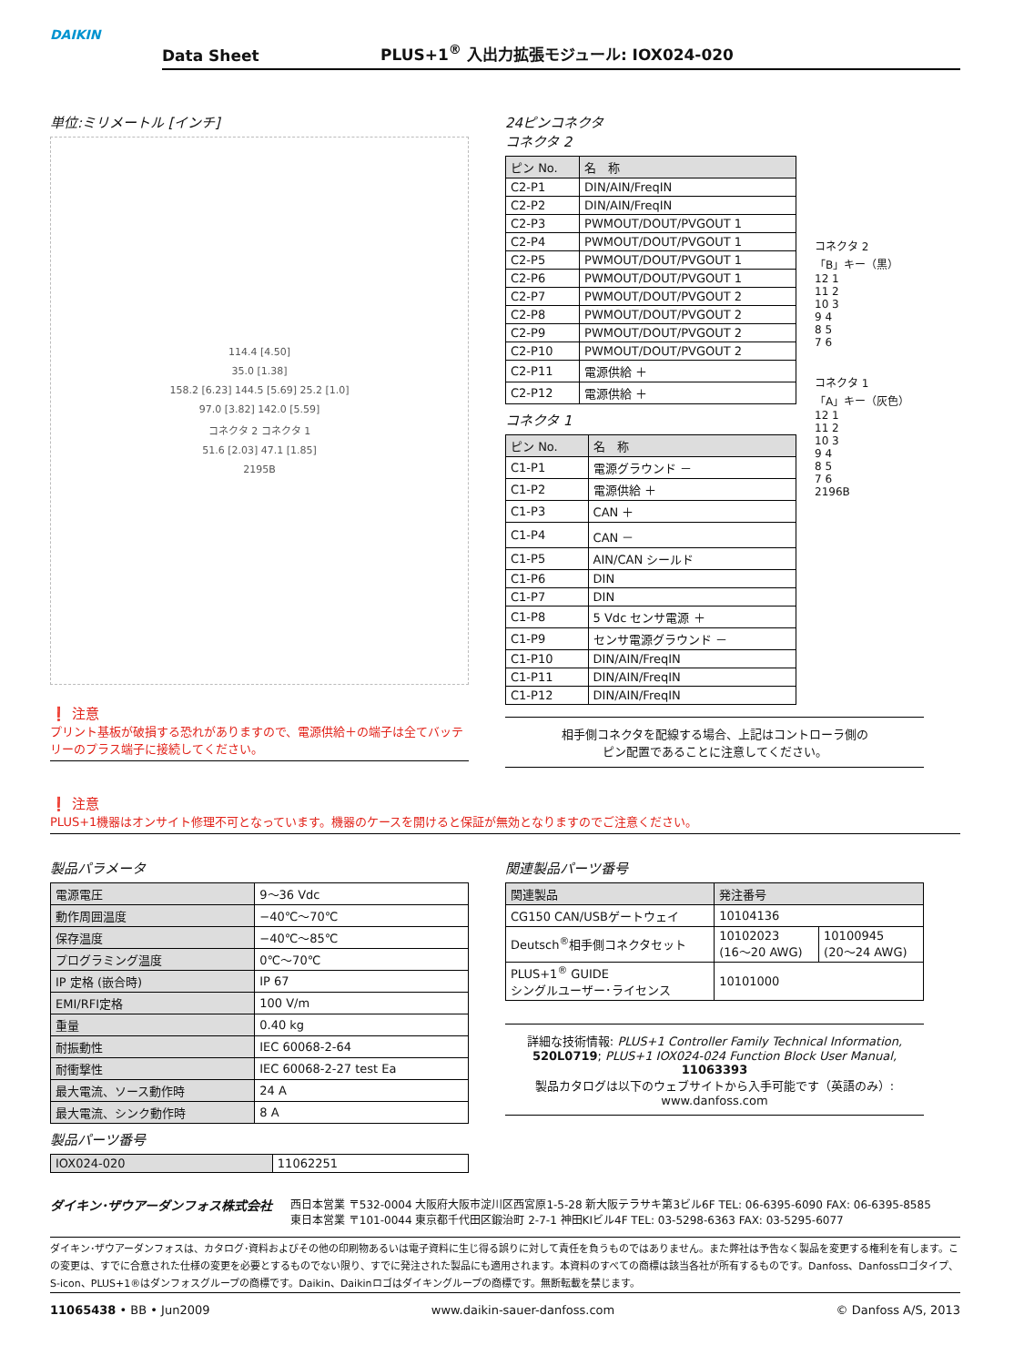DAIKIN
Data Sheet PLUS+1<sup>®</sup> 入出力拡張モジュール: IOX024-020
単位:ミリメートル [インチ]
114.4 [4.50]
35.0 [1.38]
158.2 [6.23] 144.5 [5.69] 25.2 [1.0]
97.0 [3.82] 142.0 [5.59]
コネクタ 2 コネクタ 1
51.6 [2.03] 47.1 [1.85]
2195B
❗ 注意
プリント基板が破損する恐れがありますので、電源供給＋の端子は全てバッテリーのプラス端子に接続してください。
24ピンコネクタ
コネクタ 2
| ピン No. | 名 称 |
| --- | --- |
| C2-P1 | DIN/AIN/FreqIN |
| C2-P2 | DIN/AIN/FreqIN |
| C2-P3 | PWMOUT/DOUT/PVGOUT 1 |
| C2-P4 | PWMOUT/DOUT/PVGOUT 1 |
| C2-P5 | PWMOUT/DOUT/PVGOUT 1 |
| C2-P6 | PWMOUT/DOUT/PVGOUT 1 |
| C2-P7 | PWMOUT/DOUT/PVGOUT 2 |
| C2-P8 | PWMOUT/DOUT/PVGOUT 2 |
| C2-P9 | PWMOUT/DOUT/PVGOUT 2 |
| C2-P10 | PWMOUT/DOUT/PVGOUT 2 |
| C2-P11 | 電源供給 ＋ |
| C2-P12 | 電源供給 ＋ |
コネクタ 1
| ピン No. | 名 称 |
| --- | --- |
| C1-P1 | 電源グラウンド － |
| C1-P2 | 電源供給 ＋ |
| C1-P3 | CAN ＋ |
| C1-P4 | CAN － |
| C1-P5 | AIN/CAN シールド |
| C1-P6 | DIN |
| C1-P7 | DIN |
| C1-P8 | 5 Vdc センサ電源 ＋ |
| C1-P9 | センサ電源グラウンド － |
| C1-P10 | DIN/AIN/FreqIN |
| C1-P11 | DIN/AIN/FreqIN |
| C1-P12 | DIN/AIN/FreqIN |
コネクタ 2
「B」キー（黒）
12 1
11 2
10 3
9 4
8 5
7 6
コネクタ 1
「A」キー（灰色）
12 1
11 2
10 3
9 4
8 5
7 6
2196B
相手側コネクタを配線する場合、上記はコントローラ側の
ピン配置であることに注意してください。
❗ 注意
PLUS+1機器はオンサイト修理不可となっています。機器のケースを開けると保証が無効となりますのでご注意ください。
製品パラメータ
| 電源電圧 | 9～36 Vdc |
| 動作周囲温度 | −40℃～70℃ |
| 保存温度 | −40℃～85℃ |
| プログラミング温度 | 0℃～70℃ |
| IP 定格 (嵌合時) | IP 67 |
| EMI/RFI定格 | 100 V/m |
| 重量 | 0.40 kg |
| 耐振動性 | IEC 60068-2-64 |
| 耐衝撃性 | IEC 60068-2-27 test Ea |
| 最大電流、ソース動作時 | 24 A |
| 最大電流、シンク動作時 | 8 A |
製品パーツ番号
| IOX024-020 | 11062251 |
関連製品パーツ番号
| 関連製品 | 発注番号 | |
| --- | --- | --- |
| CG150 CAN/USBゲートウェイ | 10104136 | |
| Deutsch<sup>®</sup>相手側コネクタセット | 10102023 (16～20 AWG) | 10100945 (20～24 AWG) |
| PLUS+1<sup>®</sup> GUIDE シングルユーザー･ライセンス | 10101000 | |
詳細な技術情報: PLUS+1 Controller Family Technical Information, 520L0719; PLUS+1 IOX024-024 Function Block User Manual, 11063393
製品カタログは以下のウェブサイトから入手可能です（英語のみ）:
www.danfoss.com
ダイキン･ザウアーダンフォス株式会社
西日本営業 〒532-0004 大阪府大阪市淀川区西宮原1-5-28 新大阪テラサキ第3ビル6F TEL: 06-6395-6090 FAX: 06-6395-8585
東日本営業 〒101-0044 東京都千代田区鍛治町 2-7-1 神田KIビル4F TEL: 03-5298-6363 FAX: 03-5295-6077
ダイキン･ザウアーダンフォスは、カタログ･資料およびその他の印刷物あるいは電子資料に生じ得る誤りに対して責任を負うものではありません。また弊社は予告なく製品を変更する権利を有します。この変更は、すでに合意された仕様の変更を必要とするものでない限り、すでに発注された製品にも適用されます。本資料のすべての商標は該当各社が所有するものです。Danfoss、Danfossロゴタイプ、S-icon、PLUS+1®はダンフォスグループの商標です。Daikin、Daikinロゴはダイキングループの商標です。無断転載を禁じます。
11065438 • BB • Jun2009 www.daikin-sauer-danfoss.com © Danfoss A/S, 2013